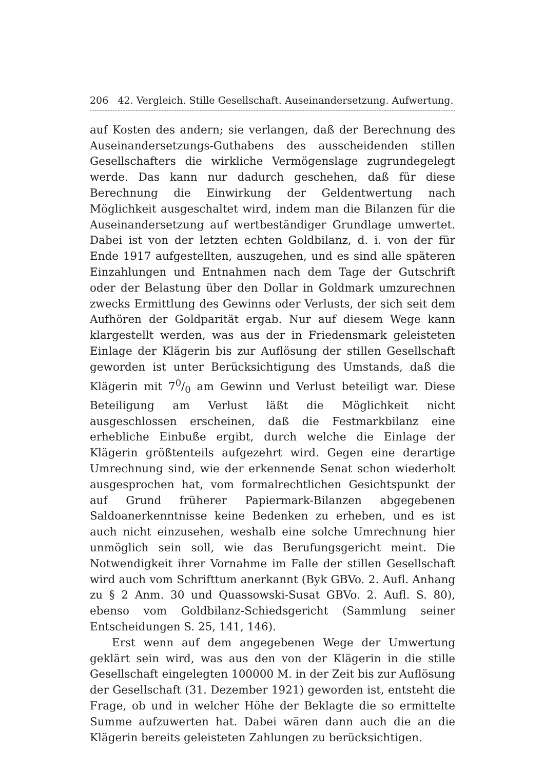206 42. Vergleich. Stille Gesellschaft. Auseinandersetzung. Aufwertung.
auf Kosten des andern; sie verlangen, daß der Berechnung des Auseinandersetzungs-Guthabens des ausscheidenden stillen Gesellschafters die wirkliche Vermögenslage zugrundegelegt werde. Das kann nur dadurch geschehen, daß für diese Berechnung die Einwirkung der Geldentwertung nach Möglichkeit ausgeschaltet wird, indem man die Bilanzen für die Auseinandersetzung auf wertbeständiger Grundlage umwertet. Dabei ist von der letzten echten Goldbilanz, d. i. von der für Ende 1917 aufgestellten, auszugehen, und es sind alle späteren Einzahlungen und Entnahmen nach dem Tage der Gutschrift oder der Belastung über den Dollar in Goldmark umzurechnen zwecks Ermittlung des Gewinns oder Verlusts, der sich seit dem Aufhören der Goldparität ergab. Nur auf diesem Wege kann klargestellt werden, was aus der in Friedensmark geleisteten Einlage der Klägerin bis zur Auflösung der stillen Gesellschaft geworden ist unter Berücksichtigung des Umstands, daß die Klägerin mit 70/0 am Gewinn und Verlust beteiligt war. Diese Beteiligung am Verlust läßt die Möglichkeit nicht ausgeschlossen erscheinen, daß die Festmarkbilanz eine erhebliche Einbuße ergibt, durch welche die Einlage der Klägerin größtenteils aufgezehrt wird. Gegen eine derartige Umrechnung sind, wie der erkennende Senat schon wiederholt ausgesprochen hat, vom formalrechtlichen Gesichtspunkt der auf Grund früherer Papiermark-Bilanzen abgegebenen Saldoanerkenntnisse keine Bedenken zu erheben, und es ist auch nicht einzusehen, weshalb eine solche Umrechnung hier unmöglich sein soll, wie das Berufungsgericht meint. Die Notwendigkeit ihrer Vornahme im Falle der stillen Gesellschaft wird auch vom Schrifttum anerkannt (Byk GBVo. 2. Aufl. Anhang zu § 2 Anm. 30 und Quassowski-Susat GBVo. 2. Aufl. S. 80), ebenso vom Goldbilanz-Schiedsgericht (Sammlung seiner Entscheidungen S. 25, 141, 146).
Erst wenn auf dem angegebenen Wege der Umwertung geklärt sein wird, was aus den von der Klägerin in die stille Gesellschaft eingelegten 100000 M. in der Zeit bis zur Auflösung der Gesellschaft (31. Dezember 1921) geworden ist, entsteht die Frage, ob und in welcher Höhe der Beklagte die so ermittelte Summe aufzuwerten hat. Dabei wären dann auch die an die Klägerin bereits geleisteten Zahlungen zu berücksichtigen.